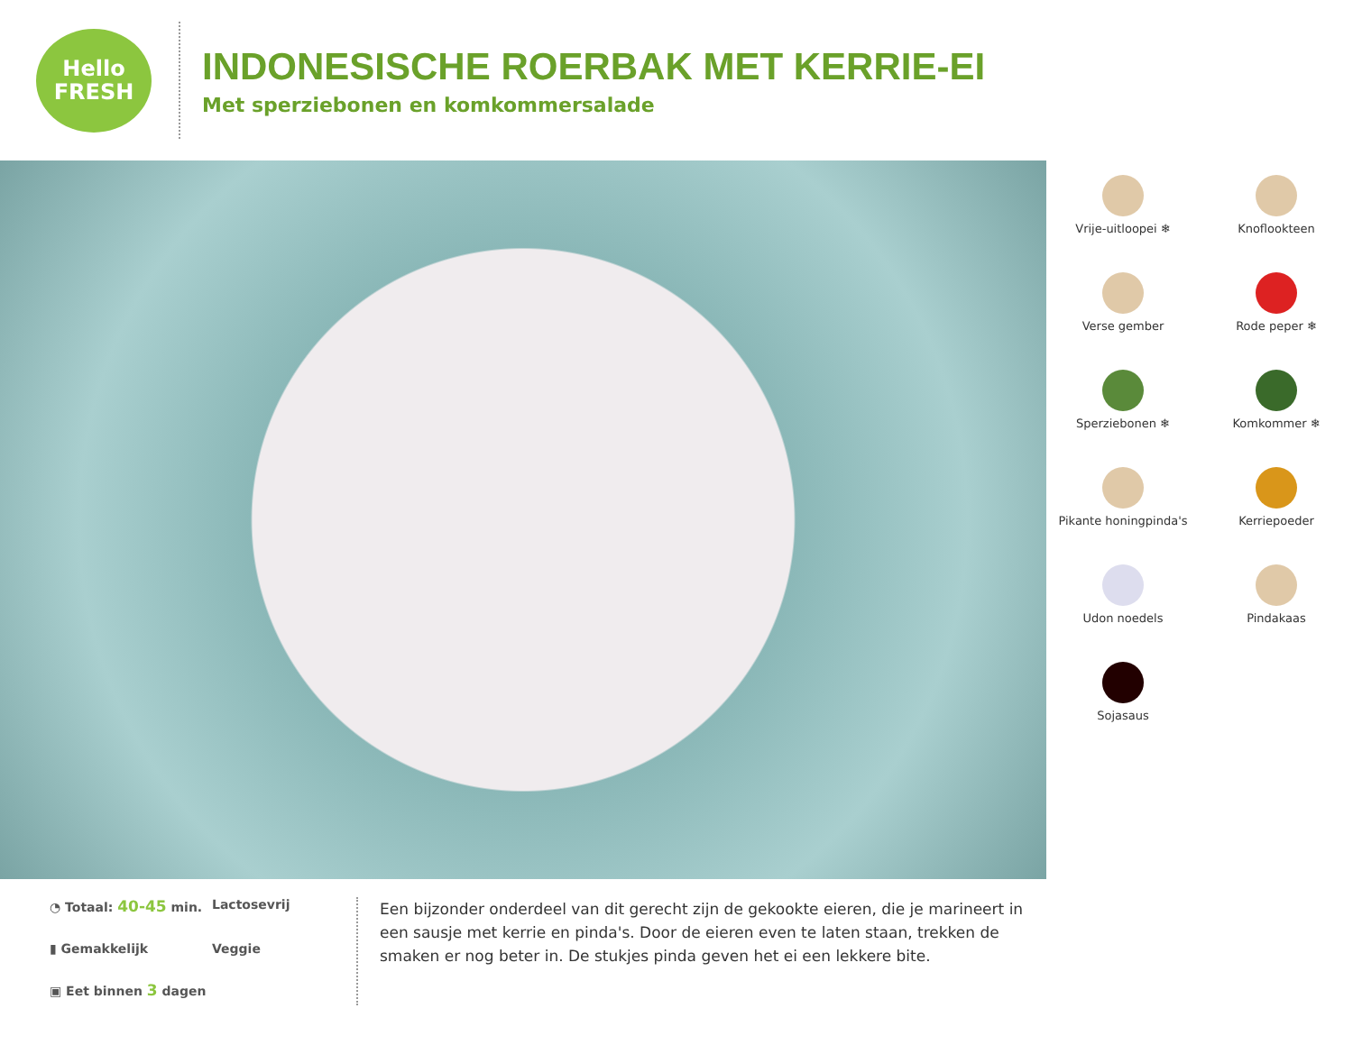Hello
FRESH
INDONESISCHE ROERBAK MET KERRIE-EI
Met sperziebonen en komkommersalade
Vrije-uitloopei ❄
Knoflookteen
Verse gember
Rode peper ❄
Sperziebonen ❄
Komkommer ❄
Pikante honingpinda's
Kerriepoeder
Udon noedels
Pindakaas
Sojasaus
◔ Totaal: 40-45 min.
Lactosevrij
▮ Gemakkelijk
Veggie
▣ Eet binnen 3 dagen
Een bijzonder onderdeel van dit gerecht zijn de gekookte eieren, die je marineert in een sausje met kerrie en pinda's. Door de eieren even te laten staan, trekken de smaken er nog beter in. De stukjes pinda geven het ei een lekkere bite.